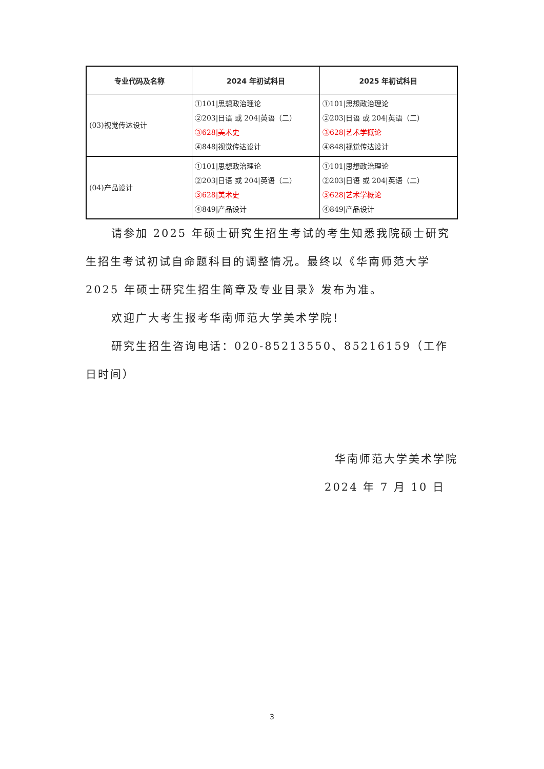| 专业代码及名称 | 2024 年初试科目 | 2025 年初试科目 |
| --- | --- | --- |
| (03)视觉传达设计 | ①101/思想政治理论 ②203/日语 或 204/英语（二） ③628/美术史 ④848/视觉传达设计 | ①101/思想政治理论 ②203/日语 或 204/英语（二） ③628/艺术学概论 ④848/视觉传达设计 |
| (04)产品设计 | ①101/思想政治理论 ②203/日语 或 204/英语（二） ③628/美术史 ④849/产品设计 | ①101/思想政治理论 ②203/日语 或 204/英语（二） ③628/艺术学概论 ④849/产品设计 |
请参加 2025 年硕士研究生招生考试的考生知悉我院硕士研究生招生考试初试自命题科目的调整情况。最终以《华南师范大学 2025 年硕士研究生招生简章及专业目录》发布为准。
欢迎广大考生报考华南师范大学美术学院！
研究生招生咨询电话：020-85213550、85216159（工作日时间）
华南师范大学美术学院
2024 年 7 月 10 日
3